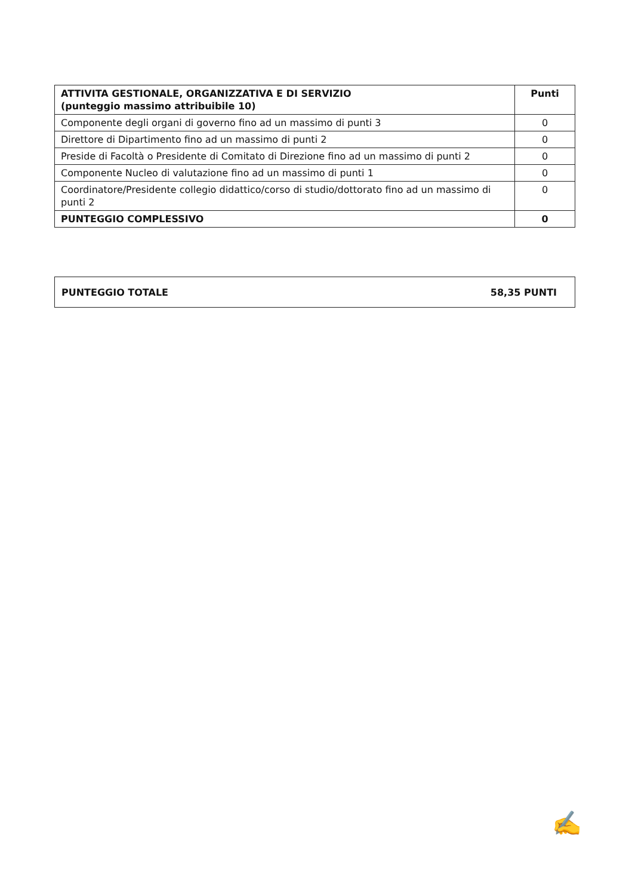| ATTIVITA GESTIONALE, ORGANIZZATIVA E DI SERVIZIO (punteggio massimo attribuibile 10) | Punti |
| --- | --- |
| Componente degli organi di governo fino ad un massimo di punti 3 | 0 |
| Direttore di Dipartimento fino ad un massimo di punti 2 | 0 |
| Preside di Facoltà o Presidente di Comitato di Direzione fino ad un massimo di punti 2 | 0 |
| Componente Nucleo di valutazione fino ad un massimo di punti 1 | 0 |
| Coordinatore/Presidente collegio didattico/corso di studio/dottorato fino ad un massimo di punti 2 | 0 |
| PUNTEGGIO COMPLESSIVO | 0 |
PUNTEGGIO TOTALE 58,35 PUNTI
✍